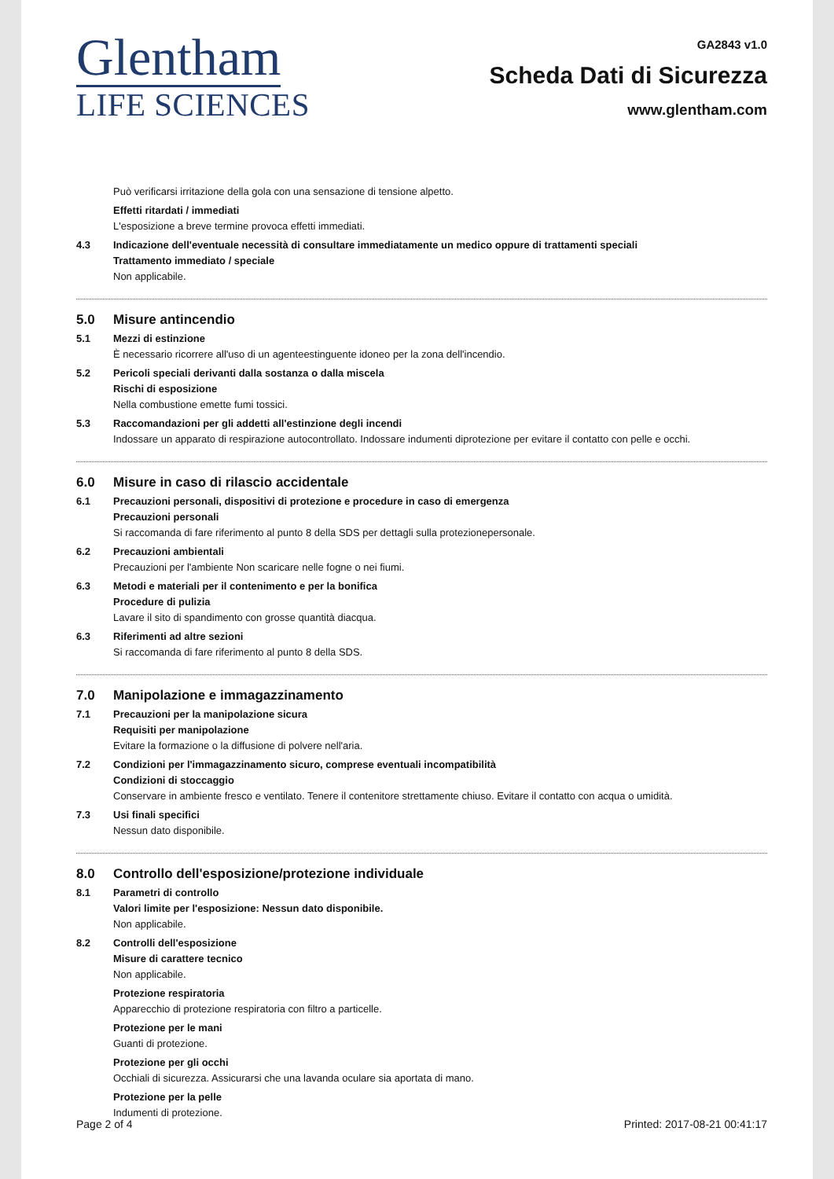Glentham
LIFE SCIENCES
GA2843 v1.0
Scheda Dati di Sicurezza
www.glentham.com
Può verificarsi irritazione della gola con una sensazione di tensione alpetto.
Effetti ritardati / immediati
L'esposizione a breve termine provoca effetti immediati.
4.3 Indicazione dell'eventuale necessità di consultare immediatamente un medico oppure di trattamenti speciali
Trattamento immediato / speciale
Non applicabile.
5.0 Misure antincendio
5.1 Mezzi di estinzione
È necessario ricorrere all'uso di un agenteestinguente idoneo per la zona dell'incendio.
5.2 Pericoli speciali derivanti dalla sostanza o dalla miscela
Rischi di esposizione
Nella combustione emette fumi tossici.
5.3 Raccomandazioni per gli addetti all'estinzione degli incendi
Indossare un apparato di respirazione autocontrollato. Indossare indumenti diprotezione per evitare il contatto con pelle e occhi.
6.0 Misure in caso di rilascio accidentale
6.1 Precauzioni personali, dispositivi di protezione e procedure in caso di emergenza
Precauzioni personali
Si raccomanda di fare riferimento al punto 8 della SDS per dettagli sulla protezionepersonale.
6.2 Precauzioni ambientali
Precauzioni per l'ambiente Non scaricare nelle fogne o nei fiumi.
6.3 Metodi e materiali per il contenimento e per la bonifica
Procedure di pulizia
Lavare il sito di spandimento con grosse quantità diacqua.
6.3 Riferimenti ad altre sezioni
Si raccomanda di fare riferimento al punto 8 della SDS.
7.0 Manipolazione e immagazzinamento
7.1 Precauzioni per la manipolazione sicura
Requisiti per manipolazione
Evitare la formazione o la diffusione di polvere nell'aria.
7.2 Condizioni per l'immagazzinamento sicuro, comprese eventuali incompatibilità
Condizioni di stoccaggio
Conservare in ambiente fresco e ventilato. Tenere il contenitore strettamente chiuso. Evitare il contatto con acqua o umidità.
7.3 Usi finali specifici
Nessun dato disponibile.
8.0 Controllo dell'esposizione/protezione individuale
8.1 Parametri di controllo
Valori limite per l'esposizione: Nessun dato disponibile.
Non applicabile.
8.2 Controlli dell'esposizione
Misure di carattere tecnico
Non applicabile.
Protezione respiratoria
Apparecchio di protezione respiratoria con filtro a particelle.
Protezione per le mani
Guanti di protezione.
Protezione per gli occhi
Occhiali di sicurezza. Assicurarsi che una lavanda oculare sia aportata di mano.
Protezione per la pelle
Indumenti di protezione.
Page 2 of 4 Printed: 2017-08-21 00:41:17